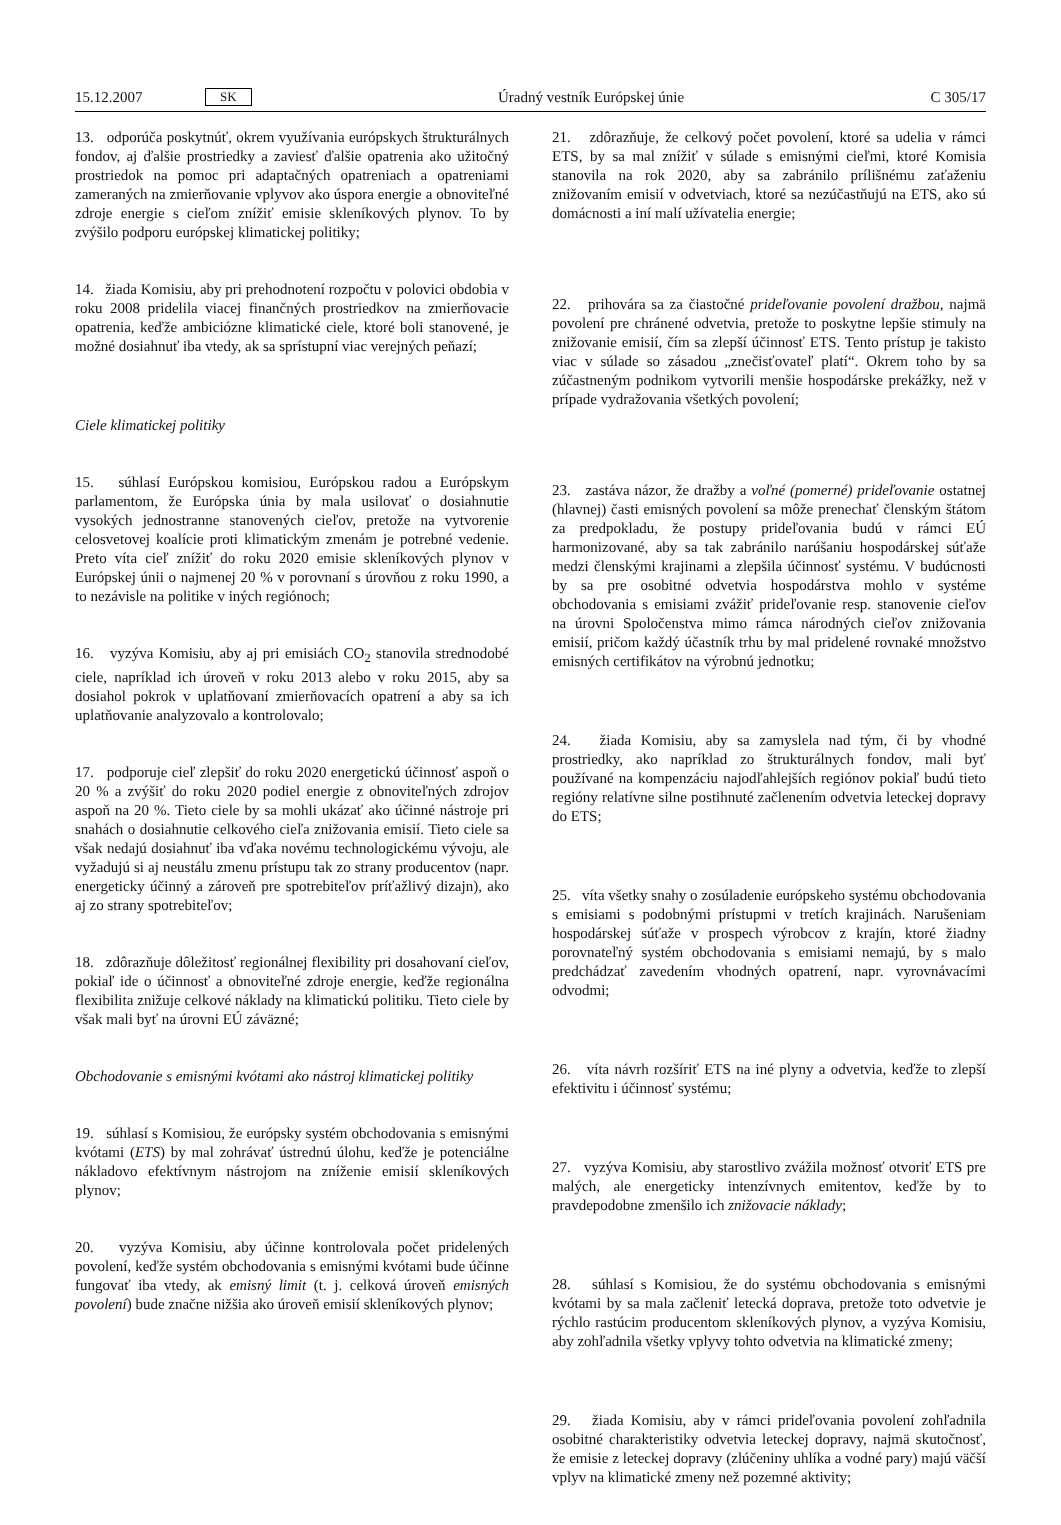15.12.2007 SK Úradný vestník Európskej únie C 305/17
13. odporúča poskytnúť, okrem využívania európskych štrukturálnych fondov, aj ďalšie prostriedky a zaviesť ďalšie opatrenia ako užitočný prostriedok na pomoc pri adaptačných opatreniach a opatreniami zameraných na zmierňovanie vplyvov ako úspora energie a obnoviteľné zdroje energie s cieľom znížiť emisie skleníkových plynov. To by zvýšilo podporu európskej klimatickej politiky;
14. žiada Komisiu, aby pri prehodnotení rozpočtu v polovici obdobia v roku 2008 pridelila viacej finančných prostriedkov na zmierňovacie opatrenia, keďže ambiciózne klimatické ciele, ktoré boli stanovené, je možné dosiahnuť iba vtedy, ak sa sprístupní viac verejných peňazí;
Ciele klimatickej politiky
15. súhlasí Európskou komisiou, Európskou radou a Európskym parlamentom, že Európska únia by mala usilovať o dosiahnutie vysokých jednostranne stanovených cieľov, pretože na vytvorenie celosvetovej koalície proti klimatickým zmenám je potrebné vedenie. Preto víta cieľ znížiť do roku 2020 emisie skleníkových plynov v Európskej únii o najmenej 20 % v porovnaní s úrovňou z roku 1990, a to nezávisle na politike v iných regiónoch;
16. vyzýva Komisiu, aby aj pri emisiách CO<sub>2</sub> stanovila strednodobé ciele, napríklad ich úroveň v roku 2013 alebo v roku 2015, aby sa dosiahol pokrok v uplatňovaní zmierňovacích opatrení a aby sa ich uplatňovanie analyzovalo a kontrolovalo;
17. podporuje cieľ zlepšiť do roku 2020 energetickú účinnosť aspoň o 20 % a zvýšiť do roku 2020 podiel energie z obnoviteľných zdrojov aspoň na 20 %. Tieto ciele by sa mohli ukázať ako účinné nástroje pri snahách o dosiahnutie celkového cieľa znižovania emisií. Tieto ciele sa však nedajú dosiahnuť iba vďaka novému technologickému vývoju, ale vyžadujú si aj neustálu zmenu prístupu tak zo strany producentov (napr. energeticky účinný a zároveň pre spotrebiteľov príťažlivý dizajn), ako aj zo strany spotrebiteľov;
18. zdôrazňuje dôležitosť regionálnej flexibility pri dosahovaní cieľov, pokiaľ ide o účinnosť a obnoviteľné zdroje energie, keďže regionálna flexibilita znižuje celkové náklady na klimatickú politiku. Tieto ciele by však mali byť na úrovni EÚ záväzné;
Obchodovanie s emisnými kvótami ako nástroj klimatickej politiky
19. súhlasí s Komisiou, že európsky systém obchodovania s emisnými kvótami (ETS) by mal zohrávať ústrednú úlohu, keďže je potenciálne nákladovo efektívnym nástrojom na zníženie emisií skleníkových plynov;
20. vyzýva Komisiu, aby účinne kontrolovala počet pridelených povolení, keďže systém obchodovania s emisnými kvótami bude účinne fungovať iba vtedy, ak emisný limit (t. j. celková úroveň emisných povolení) bude značne nižšia ako úroveň emisií skleníkových plynov;
21. zdôrazňuje, že celkový počet povolení, ktoré sa udelia v rámci ETS, by sa mal znížiť v súlade s emisnými cieľmi, ktoré Komisia stanovila na rok 2020, aby sa zabránilo prílišnému zaťaženiu znižovaním emisií v odvetviach, ktoré sa nezúčastňujú na ETS, ako sú domácnosti a iní malí užívatelia energie;
22. prihovára sa za čiastočné prideľovanie povolení dražbou, najmä povolení pre chránené odvetvia, pretože to poskytne lepšie stimuly na znižovanie emisií, čím sa zlepší účinnosť ETS. Tento prístup je takisto viac v súlade so zásadou „znečisťovateľ platí“. Okrem toho by sa zúčastneným podnikom vytvorili menšie hospodárske prekážky, než v prípade vydražovania všetkých povolení;
23. zastáva názor, že dražby a voľné (pomerné) prideľovanie ostatnej (hlavnej) časti emisných povolení sa môže prenechať členským štátom za predpokladu, že postupy prideľovania budú v rámci EÚ harmonizované, aby sa tak zabránilo narúšaniu hospodárskej súťaže medzi členskými krajinami a zlepšila účinnosť systému. V budúcnosti by sa pre osobitné odvetvia hospodárstva mohlo v systéme obchodovania s emisiami zvážiť prideľovanie resp. stanovenie cieľov na úrovni Spoločenstva mimo rámca národných cieľov znižovania emisií, pričom každý účastník trhu by mal pridelené rovnaké množstvo emisných certifikátov na výrobnú jednotku;
24. žiada Komisiu, aby sa zamyslela nad tým, či by vhodné prostriedky, ako napríklad zo štrukturálnych fondov, mali byť používané na kompenzáciu najodľahlejších regiónov pokiaľ budú tieto regióny relatívne silne postihnuté začlenením odvetvia leteckej dopravy do ETS;
25. víta všetky snahy o zosúladenie európskeho systému obchodovania s emisiami s podobnými prístupmi v tretích krajinách. Narušeniam hospodárskej súťaže v prospech výrobcov z krajín, ktoré žiadny porovnateľný systém obchodovania s emisiami nemajú, by s malo predchádzať zavedením vhodných opatrení, napr. vyrovnávacími odvodmi;
26. víta návrh rozšíriť ETS na iné plyny a odvetvia, keďže to zlepší efektivitu i účinnosť systému;
27. vyzýva Komisiu, aby starostlivo zvážila možnosť otvoriť ETS pre malých, ale energeticky intenzívnych emitentov, keďže by to pravdepodobne zmenšilo ich znižovacie náklady;
28. súhlasí s Komisiou, že do systému obchodovania s emisnými kvótami by sa mala začleniť letecká doprava, pretože toto odvetvie je rýchlo rastúcim producentom skleníkových plynov, a vyzýva Komisiu, aby zohľadnila všetky vplyvy tohto odvetvia na klimatické zmeny;
29. žiada Komisiu, aby v rámci prideľovania povolení zohľadnila osobitné charakteristiky odvetvia leteckej dopravy, najmä skutočnosť, že emisie z leteckej dopravy (zlúčeniny uhlíka a vodné pary) majú väčší vplyv na klimatické zmeny než pozemné aktivity;